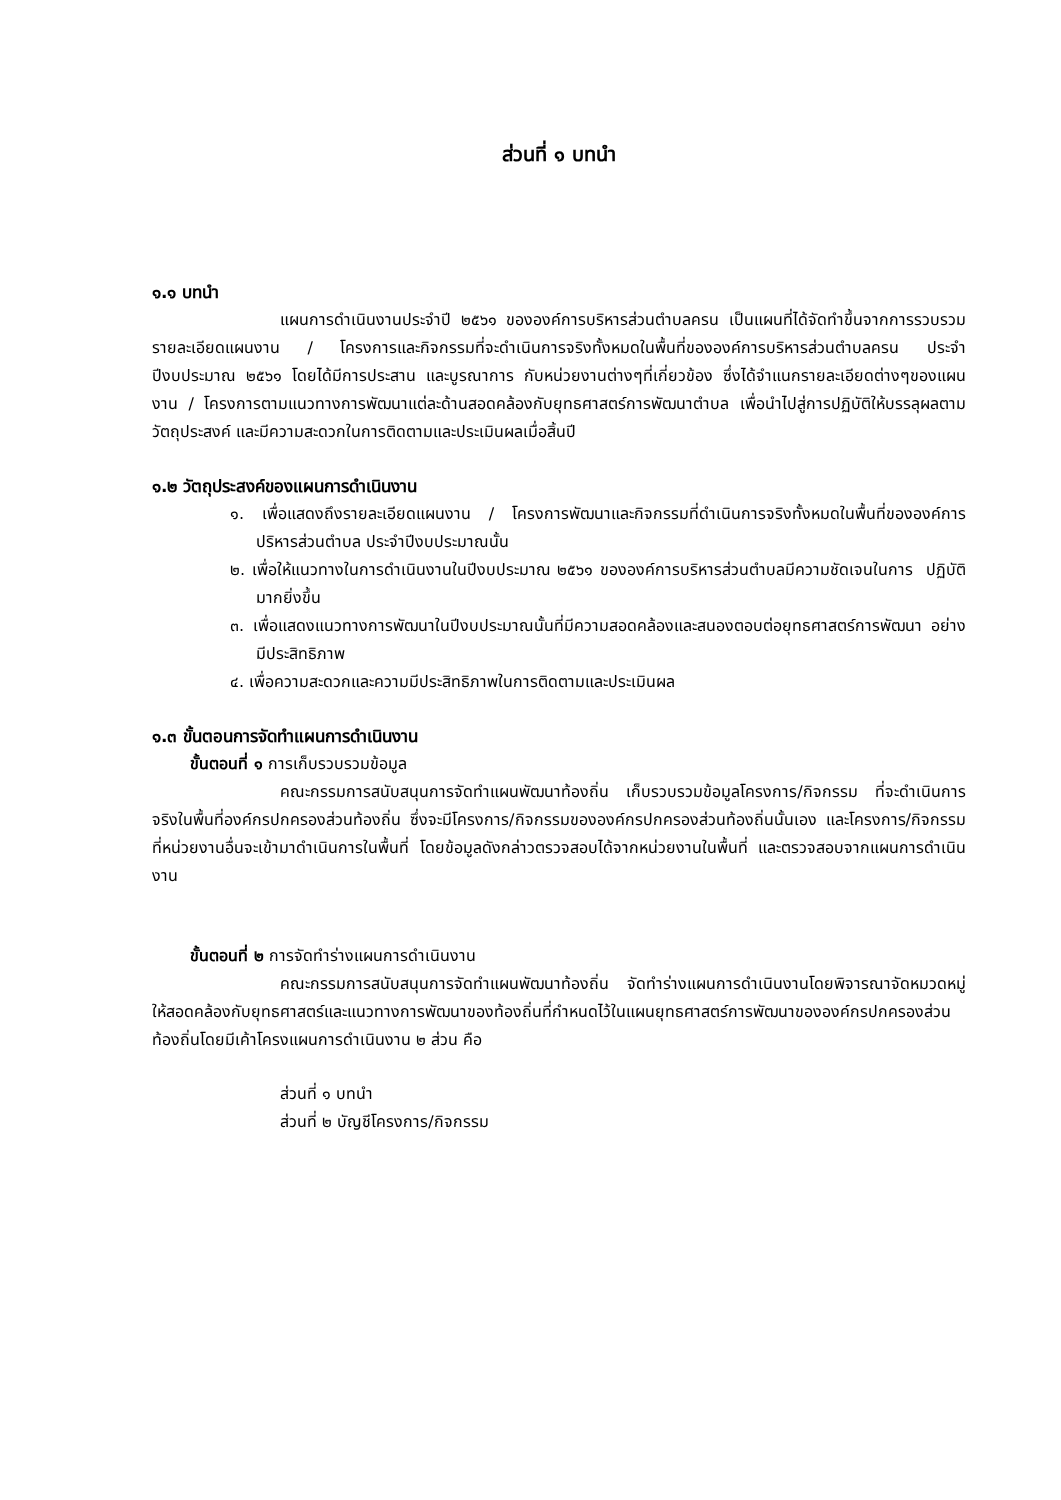ส่วนที่ ๑ บทนำ
๑.๑ บทนำ
แผนการดำเนินงานประจำปี ๒๕๖๑ ขององค์การบริหารส่วนตำบลครน เป็นแผนที่ได้จัดทำขึ้นจากการรวบรวมรายละเอียดแผนงาน / โครงการและกิจกรรมที่จะดำเนินการจริงทั้งหมดในพื้นที่ขององค์การบริหารส่วนตำบลครน ประจำปีงบประมาณ ๒๕๖๑ โดยได้มีการประสาน และบูรณาการ กับหน่วยงานต่างๆที่เกี่ยวข้อง ซึ่งได้จำแนกรายละเอียดต่างๆของแผนงาน / โครงการตามแนวทางการพัฒนาแต่ละด้านสอดคล้องกับยุทธศาสตร์การพัฒนาตำบล เพื่อนำไปสู่การปฏิบัติให้บรรลุผลตามวัตถุประสงค์ และมีความสะดวกในการติดตามและประเมินผลเมื่อสิ้นปี
๑.๒ วัตถุประสงค์ของแผนการดำเนินงาน
๑. เพื่อแสดงถึงรายละเอียดแผนงาน / โครงการพัฒนาและกิจกรรมที่ดำเนินการจริงทั้งหมดในพื้นที่ขององค์การ ปริหารส่วนตำบล ประจำปีงบประมาณนั้น
๒. เพื่อให้แนวทางในการดำเนินงานในปีงบประมาณ ๒๕๖๑ ขององค์การบริหารส่วนตำบลมีความชัดเจนในการ ปฏิบัติมากยิ่งขึ้น
๓. เพื่อแสดงแนวทางการพัฒนาในปีงบประมาณนั้นที่มีความสอดคล้องและสนองตอบต่อยุทธศาสตร์การพัฒนา อย่างมีประสิทธิภาพ
๔. เพื่อความสะดวกและความมีประสิทธิภาพในการติดตามและประเมินผล
๑.๓ ขั้นตอนการจัดทำแผนการดำเนินงาน
ขั้นตอนที่ ๑ การเก็บรวบรวมข้อมูล
คณะกรรมการสนับสนุนการจัดทำแผนพัฒนาท้องถิ่น เก็บรวบรวมข้อมูลโครงการ/กิจกรรม ที่จะดำเนินการจริงในพื้นที่องค์กรปกครองส่วนท้องถิ่น ซึ่งจะมีโครงการ/กิจกรรมขององค์กรปกครองส่วนท้องถิ่นนั้นเอง และโครงการ/กิจกรรมที่หน่วยงานอื่นจะเข้ามาดำเนินการในพื้นที่ โดยข้อมูลดังกล่าวตรวจสอบได้จากหน่วยงานในพื้นที่ และตรวจสอบจากแผนการดำเนินงาน
ขั้นตอนที่ ๒ การจัดทำร่างแผนการดำเนินงาน
คณะกรรมการสนับสนุนการจัดทำแผนพัฒนาท้องถิ่น จัดทำร่างแผนการดำเนินงานโดยพิจารณาจัดหมวดหมู่ให้สอดคล้องกับยุทธศาสตร์และแนวทางการพัฒนาของท้องถิ่นที่กำหนดไว้ในแผนยุทธศาสตร์การพัฒนาขององค์กรปกครองส่วนท้องถิ่นโดยมีเค้าโครงแผนการดำเนินงาน ๒ ส่วน คือ
ส่วนที่ ๑ บทนำ
ส่วนที่ ๒ บัญชีโครงการ/กิจกรรม